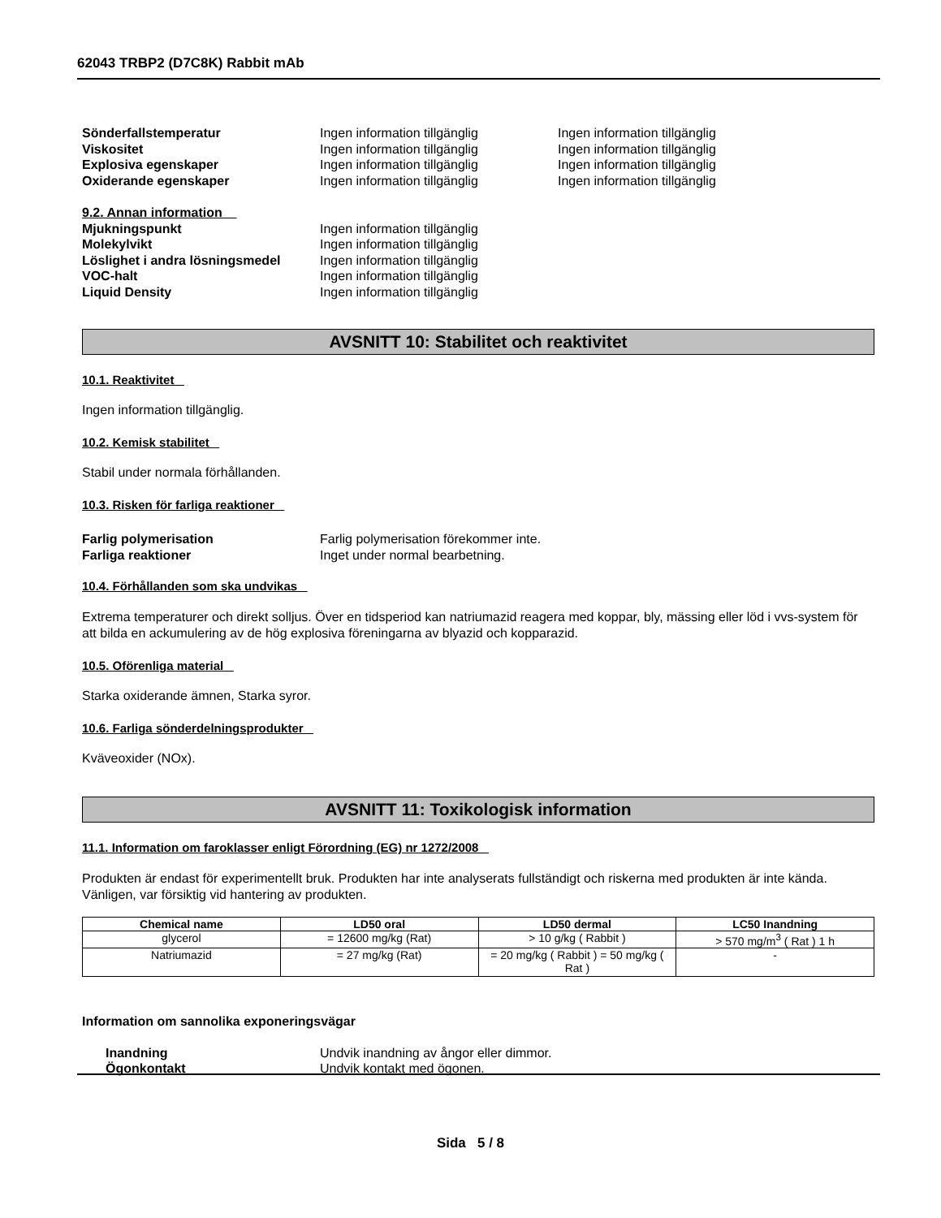62043 TRBP2 (D7C8K) Rabbit mAb
Sönderfallstemperatur Ingen information tillgänglig Ingen information tillgänglig
Viskositet Ingen information tillgänglig Ingen information tillgänglig
Explosiva egenskaper Ingen information tillgänglig Ingen information tillgänglig
Oxiderande egenskaper Ingen information tillgänglig Ingen information tillgänglig
9.2. Annan information
Mjukningspunkt Ingen information tillgänglig
Molekylvikt Ingen information tillgänglig
Löslighet i andra lösningsmedel
Ingen information tillgänglig
VOC-halt Ingen information tillgänglig
Liquid Density Ingen information tillgänglig
AVSNITT 10: Stabilitet och reaktivitet
10.1. Reaktivitet
Ingen information tillgänglig.
10.2. Kemisk stabilitet
Stabil under normala förhållanden.
10.3. Risken för farliga reaktioner
Farlig polymerisation Farlig polymerisation förekommer inte.
Farliga reaktioner Inget under normal bearbetning.
10.4. Förhållanden som ska undvikas
Extrema temperaturer och direkt solljus. Över en tidsperiod kan natriumazid reagera med koppar, bly, mässing eller löd i vvs-system för att bilda en ackumulering av de hög explosiva föreningarna av blyazid och kopparazid.
10.5. Oförenliga material
Starka oxiderande ämnen, Starka syror.
10.6. Farliga sönderdelningsprodukter
Kväveoxider (NOx).
AVSNITT 11: Toxikologisk information
11.1. Information om faroklasser enligt Förordning (EG) nr 1272/2008
Produkten är endast för experimentellt bruk. Produkten har inte analyserats fullständigt och riskerna med produkten är inte kända. Vänligen, var försiktig vid hantering av produkten.
| Chemical name | LD50 oral | LD50 dermal | LC50 Inandning |
| --- | --- | --- | --- |
| glycerol | = 12600 mg/kg (Rat) | > 10 g/kg ( Rabbit ) | > 570 mg/m<sup>3</sup> ( Rat ) 1 h |
| Natriumazid | = 27 mg/kg (Rat) | = 20 mg/kg ( Rabbit ) = 50 mg/kg ( Rat ) | - |
Information om sannolika exponeringsvägar
Inandning Undvik inandning av ångor eller dimmor.
Ögonkontakt Undvik kontakt med ögonen.
Sida 5 / 8